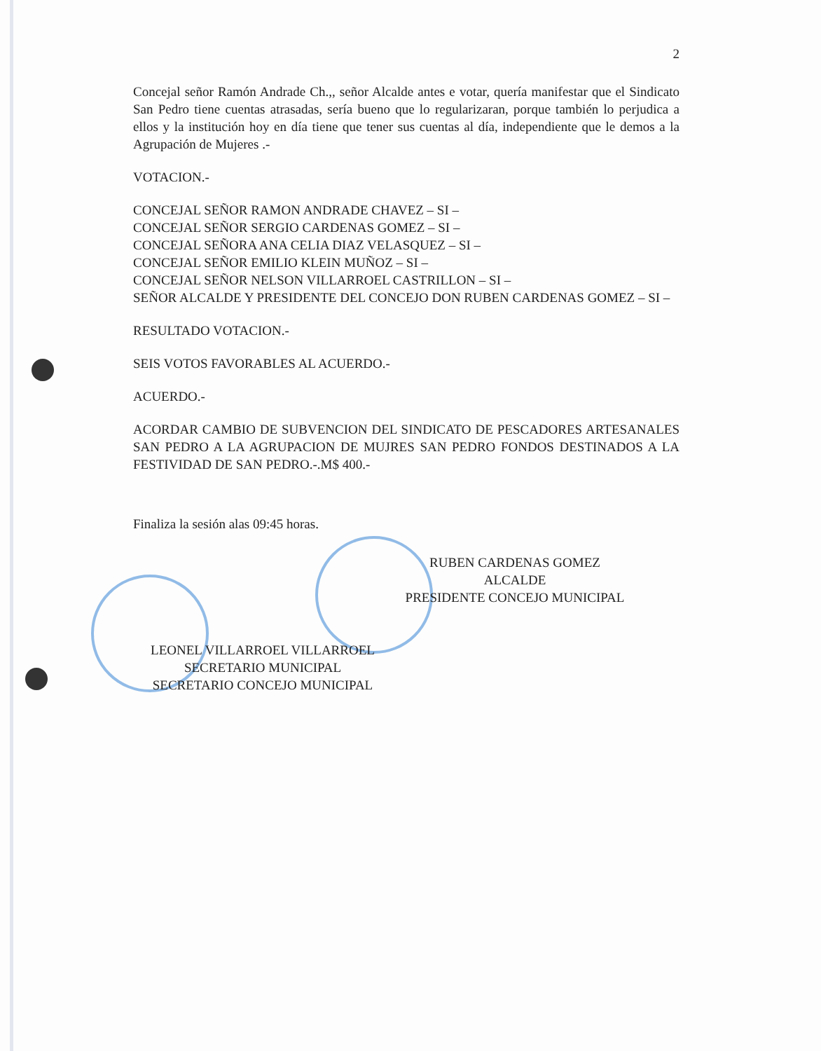2
Concejal señor Ramón Andrade Ch.,, señor Alcalde antes e votar, quería manifestar que el Sindicato San Pedro tiene cuentas atrasadas, sería bueno que lo regularizaran, porque también lo perjudica a ellos y la institución hoy en día tiene que tener sus cuentas al día, independiente que le demos a la Agrupación de Mujeres .-
VOTACION.-
CONCEJAL SEÑOR RAMON ANDRADE CHAVEZ – SI –
CONCEJAL SEÑOR SERGIO CARDENAS GOMEZ – SI –
CONCEJAL SEÑORA ANA CELIA DIAZ VELASQUEZ – SI –
CONCEJAL SEÑOR EMILIO KLEIN MUÑOZ – SI –
CONCEJAL SEÑOR NELSON VILLARROEL CASTRILLON – SI –
SEÑOR ALCALDE Y PRESIDENTE DEL CONCEJO DON RUBEN CARDENAS GOMEZ – SI –
RESULTADO VOTACION.-
SEIS VOTOS FAVORABLES AL ACUERDO.-
ACUERDO.-
ACORDAR CAMBIO DE SUBVENCION DEL SINDICATO DE PESCADORES ARTESANALES SAN PEDRO A LA AGRUPACION DE MUJRES SAN PEDRO FONDOS DESTINADOS A LA FESTIVIDAD DE SAN PEDRO.-.M$ 400.-
Finaliza la sesión alas 09:45 horas.
RUBEN CARDENAS GOMEZ
ALCALDE
PRESIDENTE CONCEJO MUNICIPAL
LEONEL VILLARROEL VILLARROEL
SECRETARIO MUNICIPAL
SECRETARIO CONCEJO MUNICIPAL